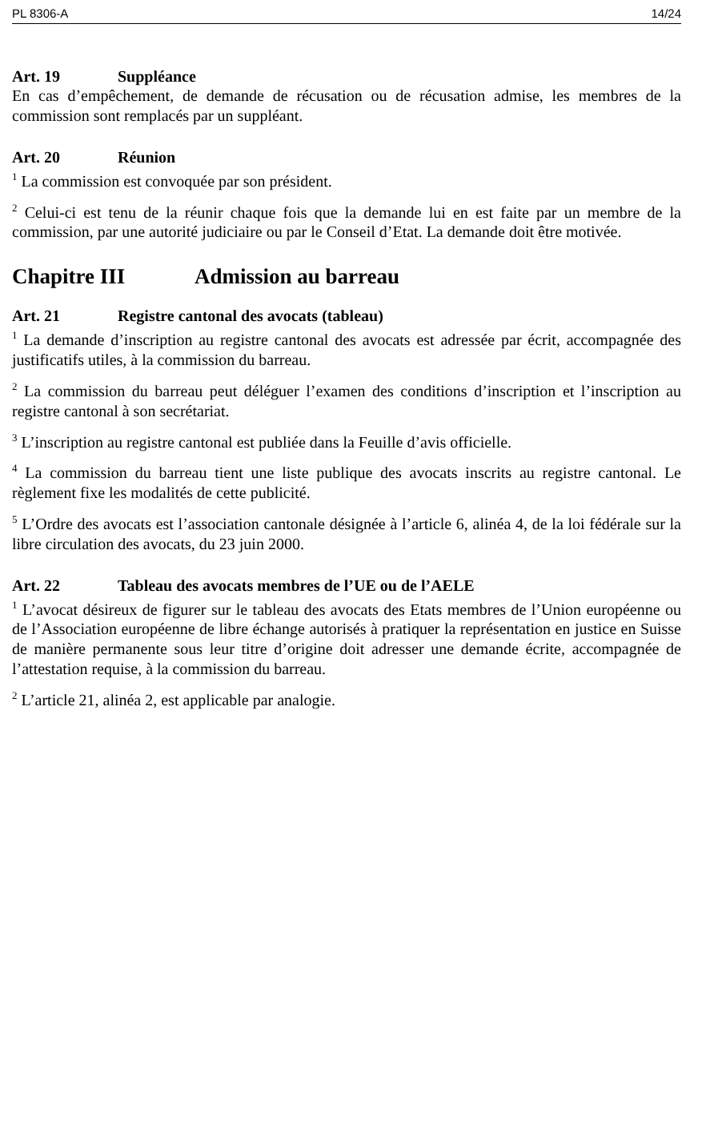PL 8306-A 14/24
Art. 19 Suppléance
En cas d’empêchement, de demande de récusation ou de récusation admise, les membres de la commission sont remplacés par un suppléant.
Art. 20 Réunion
<sup>1</sup> La commission est convoquée par son président.
<sup>2</sup> Celui-ci est tenu de la réunir chaque fois que la demande lui en est faite par un membre de la commission, par une autorité judiciaire ou par le Conseil d’Etat. La demande doit être motivée.
Chapitre III Admission au barreau
Art. 21 Registre cantonal des avocats (tableau)
<sup>1</sup> La demande d’inscription au registre cantonal des avocats est adressée par écrit, accompagnée des justificatifs utiles, à la commission du barreau.
<sup>2</sup> La commission du barreau peut déléguer l’examen des conditions d’inscription et l’inscription au registre cantonal à son secrétariat.
<sup>3</sup> L’inscription au registre cantonal est publiée dans la Feuille d’avis officielle.
<sup>4</sup> La commission du barreau tient une liste publique des avocats inscrits au registre cantonal. Le règlement fixe les modalités de cette publicité.
<sup>5</sup> L’Ordre des avocats est l’association cantonale désignée à l’article 6, alinéa 4, de la loi fédérale sur la libre circulation des avocats, du 23 juin 2000.
Art. 22 Tableau des avocats membres de l’UE ou de l’AELE
<sup>1</sup> L’avocat désireux de figurer sur le tableau des avocats des Etats membres de l’Union européenne ou de l’Association européenne de libre échange autorisés à pratiquer la représentation en justice en Suisse de manière permanente sous leur titre d’origine doit adresser une demande écrite, accompagnée de l’attestation requise, à la commission du barreau.
<sup>2</sup> L’article 21, alinéa 2, est applicable par analogie.